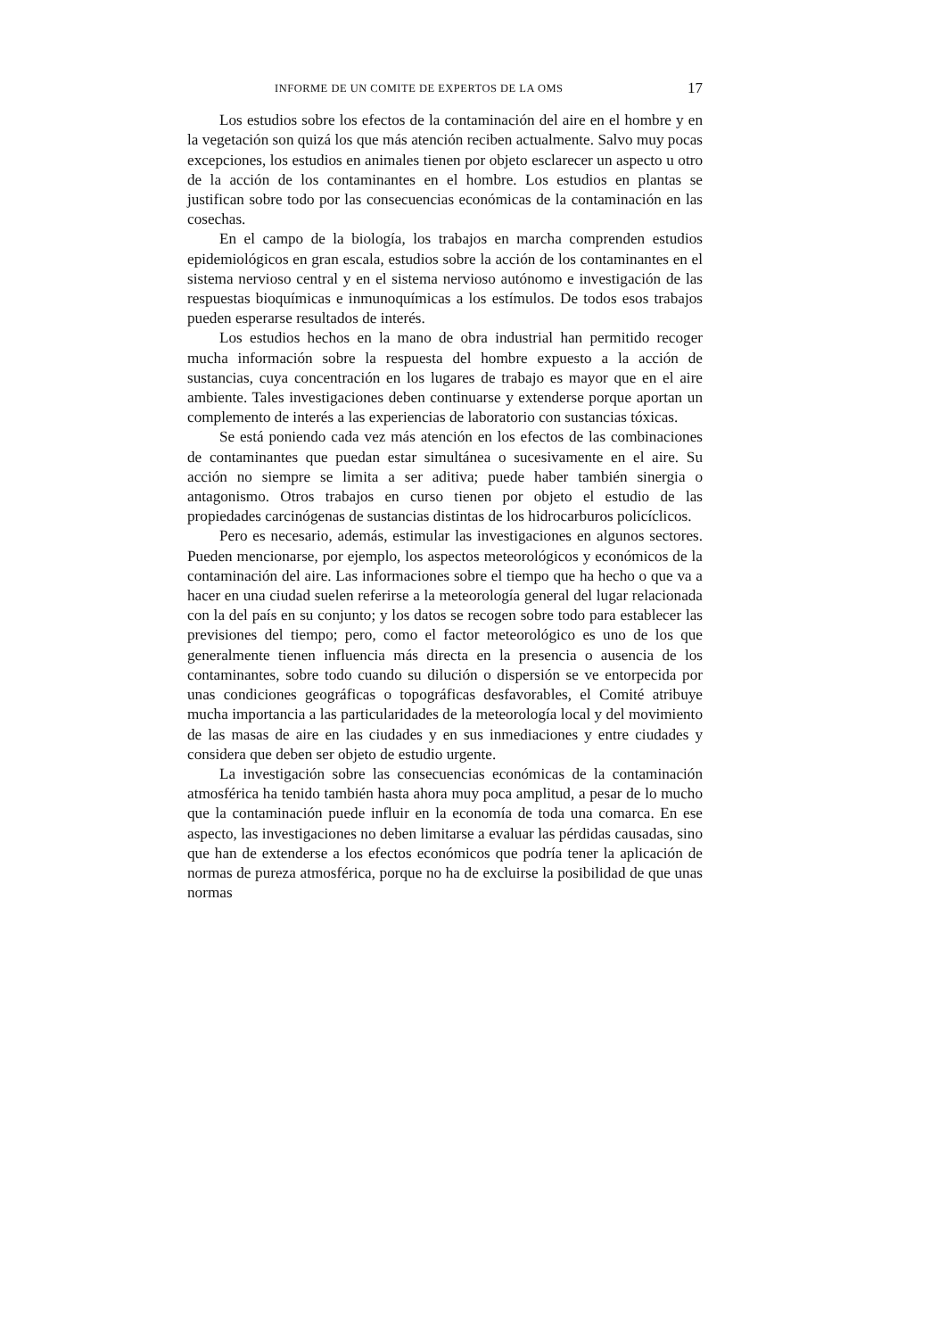INFORME DE UN COMITE DE EXPERTOS DE LA OMS 17
Los estudios sobre los efectos de la contaminación del aire en el hombre y en la vegetación son quizá los que más atención reciben actualmente. Salvo muy pocas excepciones, los estudios en animales tienen por objeto esclarecer un aspecto u otro de la acción de los contaminantes en el hombre. Los estudios en plantas se justifican sobre todo por las consecuencias económicas de la contaminación en las cosechas.
En el campo de la biología, los trabajos en marcha comprenden estudios epidemiológicos en gran escala, estudios sobre la acción de los contaminantes en el sistema nervioso central y en el sistema nervioso autónomo e investigación de las respuestas bioquímicas e inmunoquímicas a los estímulos. De todos esos trabajos pueden esperarse resultados de interés.
Los estudios hechos en la mano de obra industrial han permitido recoger mucha información sobre la respuesta del hombre expuesto a la acción de sustancias, cuya concentración en los lugares de trabajo es mayor que en el aire ambiente. Tales investigaciones deben continuarse y extenderse porque aportan un complemento de interés a las experiencias de laboratorio con sustancias tóxicas.
Se está poniendo cada vez más atención en los efectos de las combinaciones de contaminantes que puedan estar simultánea o sucesivamente en el aire. Su acción no siempre se limita a ser aditiva; puede haber también sinergia o antagonismo. Otros trabajos en curso tienen por objeto el estudio de las propiedades carcinógenas de sustancias distintas de los hidrocarburos policíclicos.
Pero es necesario, además, estimular las investigaciones en algunos sectores. Pueden mencionarse, por ejemplo, los aspectos meteorológicos y económicos de la contaminación del aire. Las informaciones sobre el tiempo que ha hecho o que va a hacer en una ciudad suelen referirse a la meteorología general del lugar relacionada con la del país en su conjunto; y los datos se recogen sobre todo para establecer las previsiones del tiempo; pero, como el factor meteorológico es uno de los que generalmente tienen influencia más directa en la presencia o ausencia de los contaminantes, sobre todo cuando su dilución o dispersión se ve entorpecida por unas condiciones geográficas o topográficas desfavorables, el Comité atribuye mucha importancia a las particularidades de la meteorología local y del movimiento de las masas de aire en las ciudades y en sus inmediaciones y entre ciudades y considera que deben ser objeto de estudio urgente.
La investigación sobre las consecuencias económicas de la contaminación atmosférica ha tenido también hasta ahora muy poca amplitud, a pesar de lo mucho que la contaminación puede influir en la economía de toda una comarca. En ese aspecto, las investigaciones no deben limitarse a evaluar las pérdidas causadas, sino que han de extenderse a los efectos económicos que podría tener la aplicación de normas de pureza atmosférica, porque no ha de excluirse la posibilidad de que unas normas